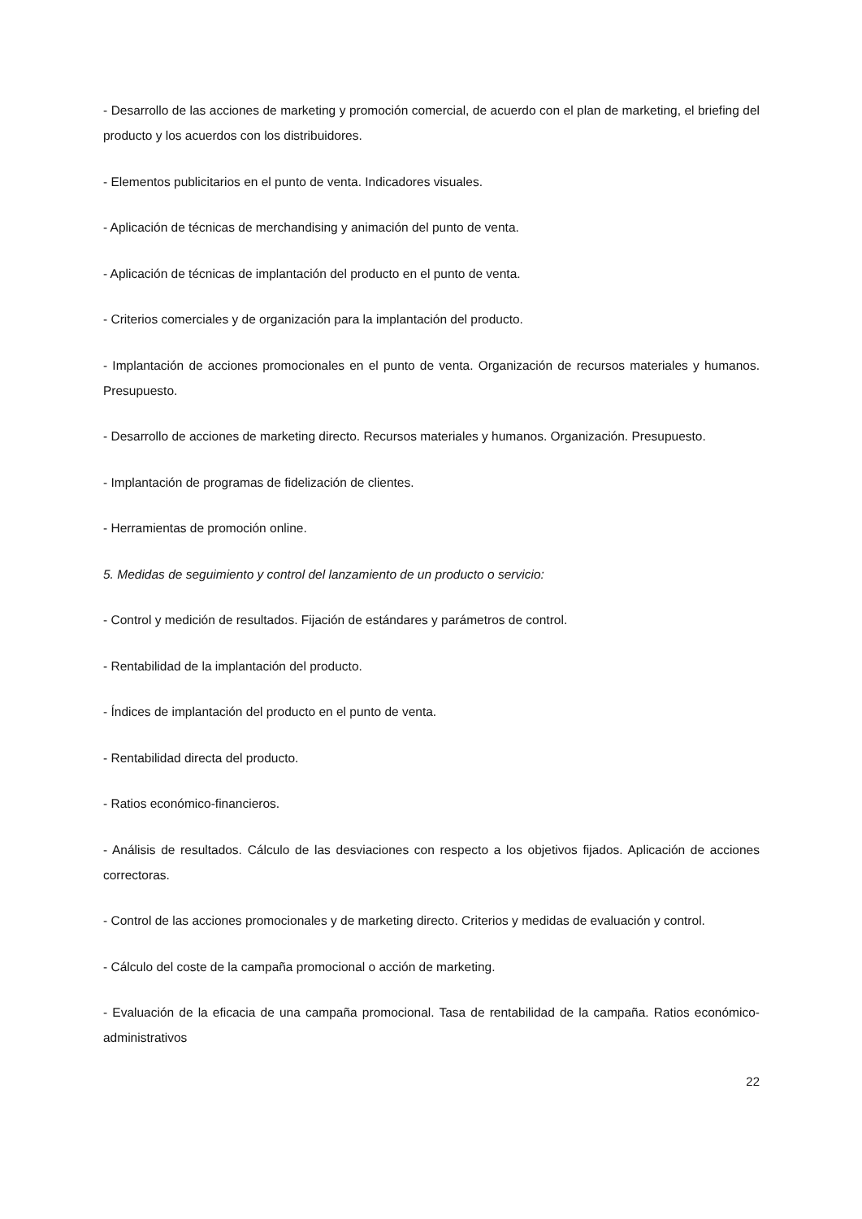- Desarrollo de las acciones de marketing y promoción comercial, de acuerdo con el plan de marketing, el briefing del producto y los acuerdos con los distribuidores.
- Elementos publicitarios en el punto de venta. Indicadores visuales.
- Aplicación de técnicas de merchandising y animación del punto de venta.
- Aplicación de técnicas de implantación del producto en el punto de venta.
- Criterios comerciales y de organización para la implantación del producto.
- Implantación de acciones promocionales en el punto de venta. Organización de recursos materiales y humanos. Presupuesto.
- Desarrollo de acciones de marketing directo. Recursos materiales y humanos. Organización. Presupuesto.
- Implantación de programas de fidelización de clientes.
- Herramientas de promoción online.
5. Medidas de seguimiento y control del lanzamiento de un producto o servicio:
- Control y medición de resultados. Fijación de estándares y parámetros de control.
- Rentabilidad de la implantación del producto.
- Índices de implantación del producto en el punto de venta.
- Rentabilidad directa del producto.
- Ratios económico-financieros.
- Análisis de resultados. Cálculo de las desviaciones con respecto a los objetivos fijados. Aplicación de acciones correctoras.
- Control de las acciones promocionales y de marketing directo. Criterios y medidas de evaluación y control.
- Cálculo del coste de la campaña promocional o acción de marketing.
- Evaluación de la eficacia de una campaña promocional. Tasa de rentabilidad de la campaña. Ratios económico-administrativos
22